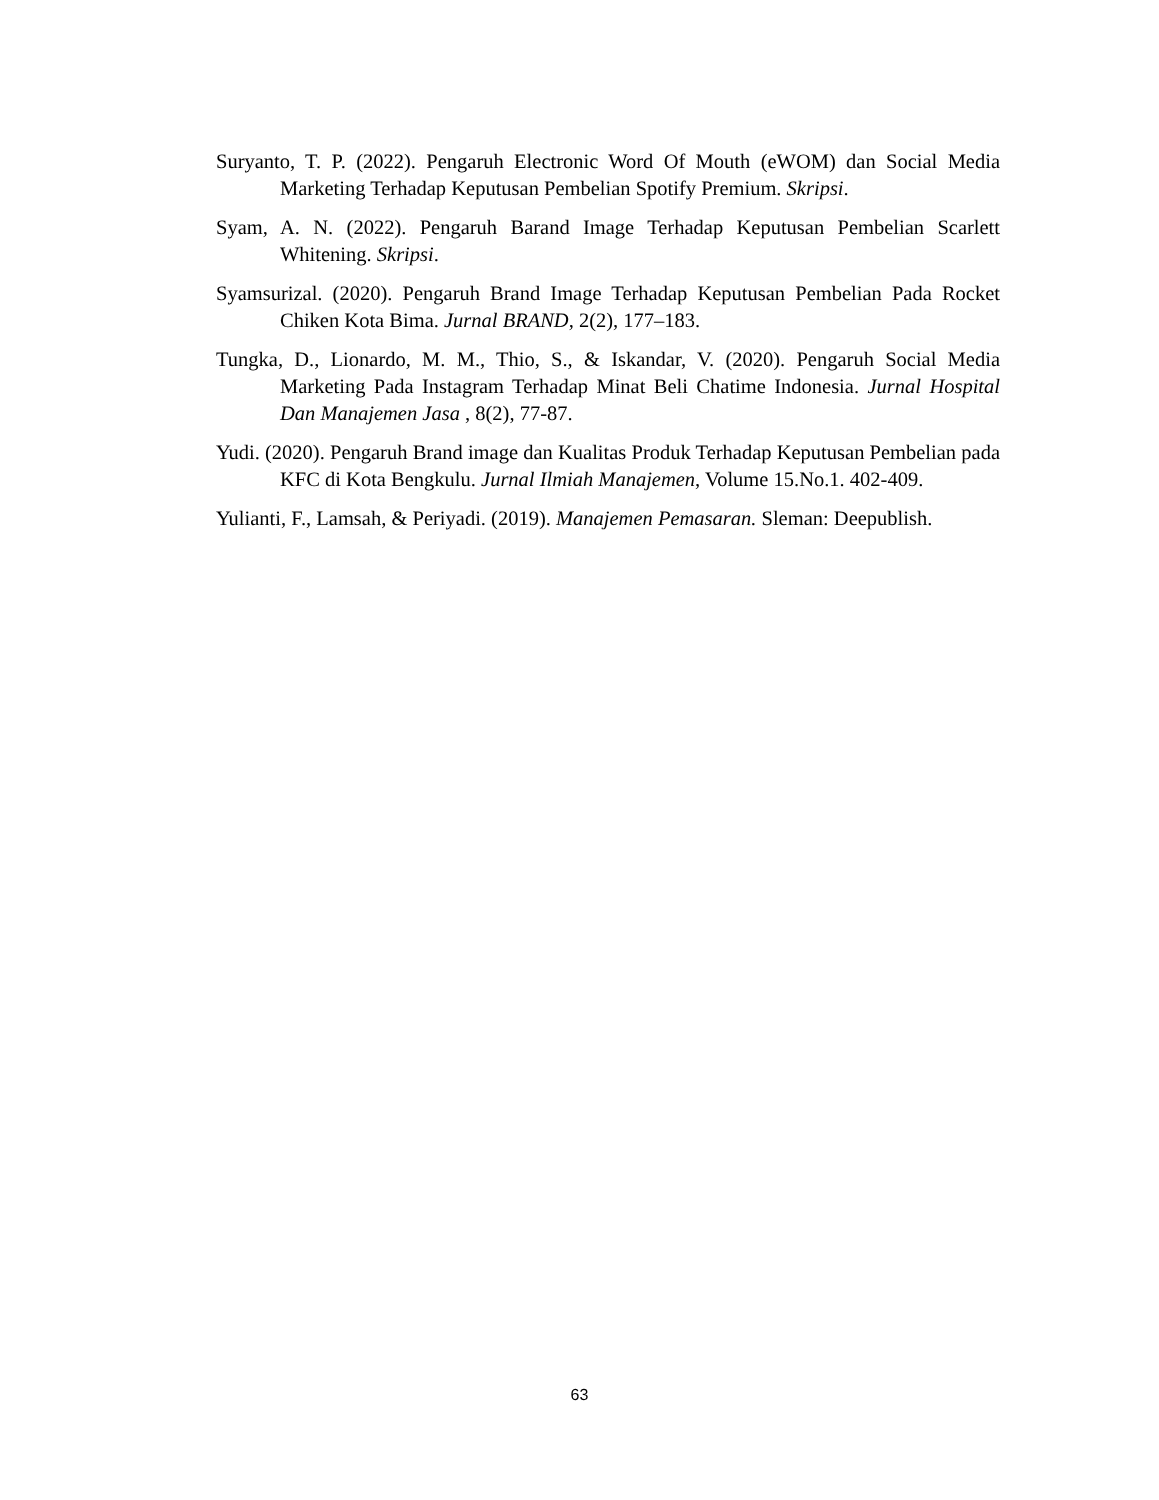Suryanto, T. P. (2022). Pengaruh Electronic Word Of Mouth (eWOM) dan Social Media Marketing Terhadap Keputusan Pembelian Spotify Premium. Skripsi.
Syam, A. N. (2022). Pengaruh Barand Image Terhadap Keputusan Pembelian Scarlett Whitening. Skripsi.
Syamsurizal. (2020). Pengaruh Brand Image Terhadap Keputusan Pembelian Pada Rocket Chiken Kota Bima. Jurnal BRAND, 2(2), 177–183.
Tungka, D., Lionardo, M. M., Thio, S., & Iskandar, V. (2020). Pengaruh Social Media Marketing Pada Instagram Terhadap Minat Beli Chatime Indonesia. Jurnal Hospital Dan Manajemen Jasa , 8(2), 77-87.
Yudi. (2020). Pengaruh Brand image dan Kualitas Produk Terhadap Keputusan Pembelian pada KFC di Kota Bengkulu. Jurnal Ilmiah Manajemen, Volume 15.No.1. 402-409.
Yulianti, F., Lamsah, & Periyadi. (2019). Manajemen Pemasaran. Sleman: Deepublish.
63